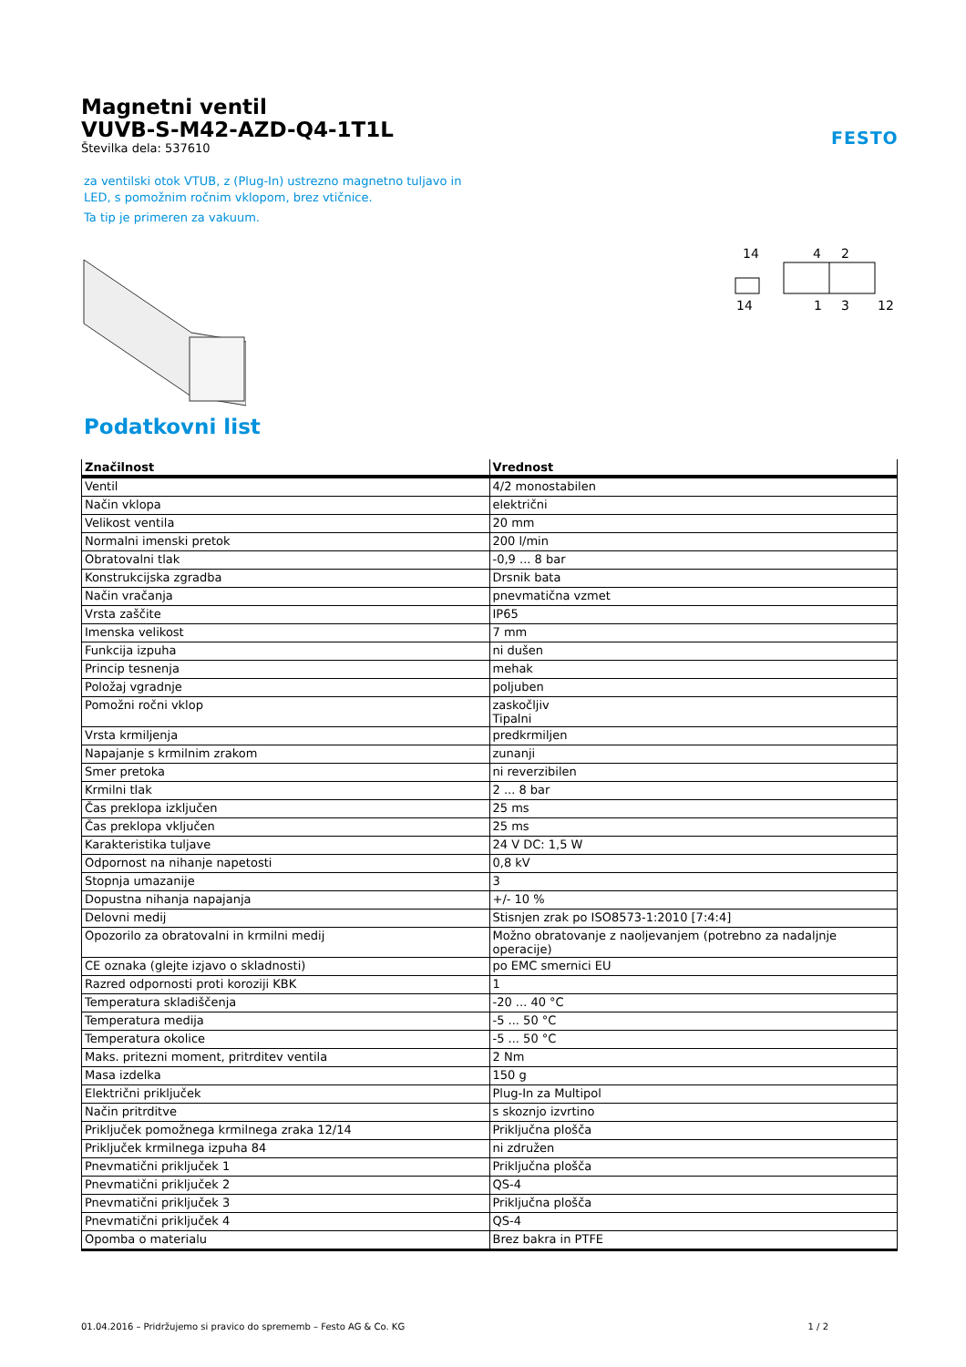Magnetni ventil
VUVB-S-M42-AZD-Q4-1T1L
Številka dela: 537610
FESTO
za ventilski otok VTUB, z (Plug-In) ustrezno magnetno tuljavo in LED, s pomožnim ročnim vklopom, brez vtičnice.
Ta tip je primeren za vakuum.
14
4
2
14
1
3
12
Podatkovni list
| Značilnost | Vrednost |
| --- | --- |
| Ventil | 4/2 monostabilen |
| Način vklopa | električni |
| Velikost ventila | 20 mm |
| Normalni imenski pretok | 200 l/min |
| Obratovalni tlak | -0,9 ... 8 bar |
| Konstrukcijska zgradba | Drsnik bata |
| Način vračanja | pnevmatična vzmet |
| Vrsta zaščite | IP65 |
| Imenska velikost | 7 mm |
| Funkcija izpuha | ni dušen |
| Princip tesnenja | mehak |
| Položaj vgradnje | poljuben |
| Pomožni ročni vklop | zaskočljiv Tipalni |
| Vrsta krmiljenja | predkrmiljen |
| Napajanje s krmilnim zrakom | zunanji |
| Smer pretoka | ni reverzibilen |
| Krmilni tlak | 2 ... 8 bar |
| Čas preklopa izključen | 25 ms |
| Čas preklopa vključen | 25 ms |
| Karakteristika tuljave | 24 V DC: 1,5 W |
| Odpornost na nihanje napetosti | 0,8 kV |
| Stopnja umazanije | 3 |
| Dopustna nihanja napajanja | +/- 10 % |
| Delovni medij | Stisnjen zrak po ISO8573-1:2010 [7:4:4] |
| Opozorilo za obratovalni in krmilni medij | Možno obratovanje z naoljevanjem (potrebno za nadaljnje operacije) |
| CE oznaka (glejte izjavo o skladnosti) | po EMC smernici EU |
| Razred odpornosti proti koroziji KBK | 1 |
| Temperatura skladiščenja | -20 ... 40 °C |
| Temperatura medija | -5 ... 50 °C |
| Temperatura okolice | -5 ... 50 °C |
| Maks. pritezni moment, pritrditev ventila | 2 Nm |
| Masa izdelka | 150 g |
| Električni priključek | Plug-In za Multipol |
| Način pritrditve | s skoznjo izvrtino |
| Priključek pomožnega krmilnega zraka 12/14 | Priključna plošča |
| Priključek krmilnega izpuha 84 | ni združen |
| Pnevmatični priključek 1 | Priključna plošča |
| Pnevmatični priključek 2 | QS-4 |
| Pnevmatični priključek 3 | Priključna plošča |
| Pnevmatični priključek 4 | QS-4 |
| Opomba o materialu | Brez bakra in PTFE |
01.04.2016 – Pridržujemo si pravico do sprememb – Festo AG & Co. KG 1 / 2